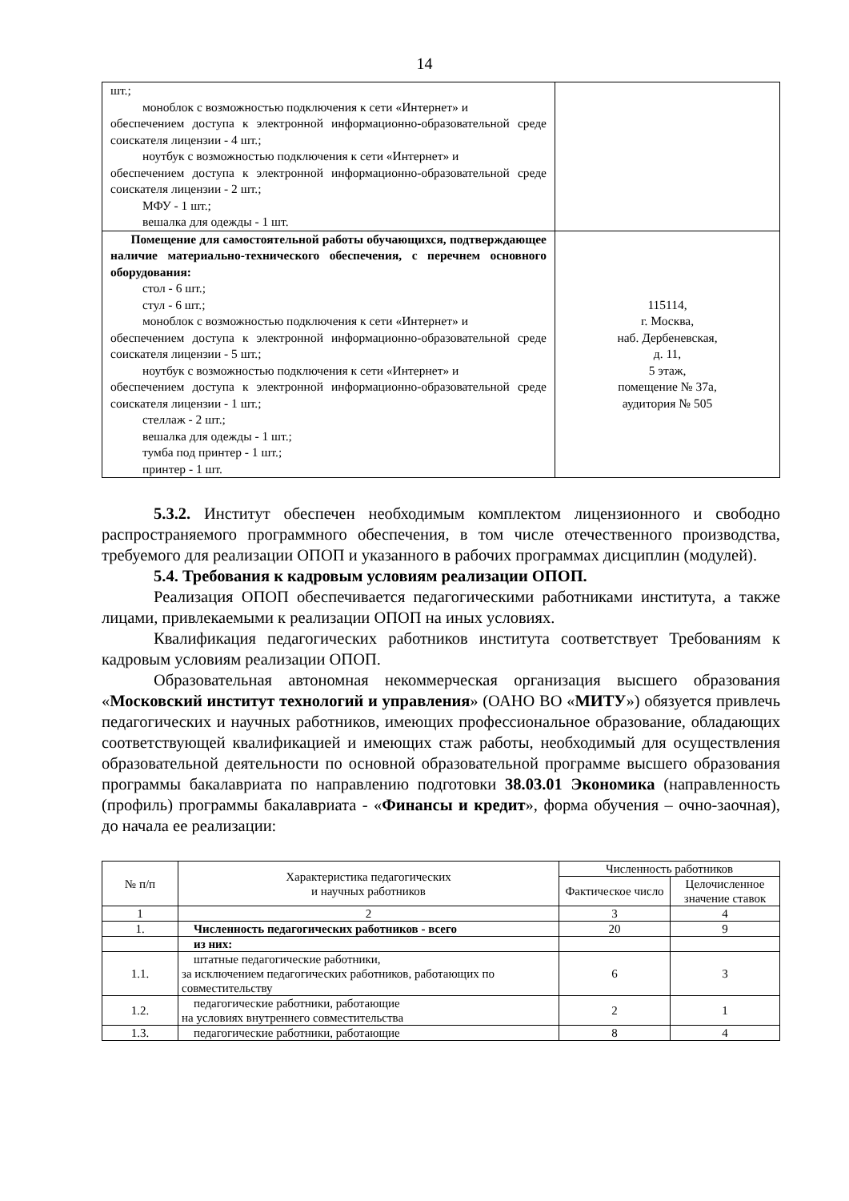14
| шт.; моноблок с возможностью подключения к сети «Интернет» и обеспечением доступа к электронной информационно-образовательной среде соискателя лицензии - 4 шт.; ноутбук с возможностью подключения к сети «Интернет» и обеспечением доступа к электронной информационно-образовательной среде соискателя лицензии - 2 шт.; МФУ - 1 шт.; вешалка для одежды - 1 шт. | |
| Помещение для самостоятельной работы обучающихся, подтверждающее наличие материально-технического обеспечения, с перечнем основного оборудования: стол - 6 шт.; стул - 6 шт.; моноблок с возможностью подключения к сети «Интернет» и обеспечением доступа к электронной информационно-образовательной среде соискателя лицензии - 5 шт.; ноутбук с возможностью подключения к сети «Интернет» и обеспечением доступа к электронной информационно-образовательной среде соискателя лицензии - 1 шт.; стеллаж - 2 шт.; вешалка для одежды - 1 шт.; тумба под принтер - 1 шт.; принтер - 1 шт. | 115114, г. Москва, наб. Дербеневская, д. 11, 5 этаж, помещение № 37а, аудитория № 505 |
5.3.2. Институт обеспечен необходимым комплектом лицензионного и свободно распространяемого программного обеспечения, в том числе отечественного производства, требуемого для реализации ОПОП и указанного в рабочих программах дисциплин (модулей).
5.4. Требования к кадровым условиям реализации ОПОП.
Реализация ОПОП обеспечивается педагогическими работниками института, а также лицами, привлекаемыми к реализации ОПОП на иных условиях.
Квалификация педагогических работников института соответствует Требованиям к кадровым условиям реализации ОПОП.
Образовательная автономная некоммерческая организация высшего образования «Московский институт технологий и управления» (ОАНО ВО «МИТУ») обязуется привлечь педагогических и научных работников, имеющих профессиональное образование, обладающих соответствующей квалификацией и имеющих стаж работы, необходимый для осуществления образовательной деятельности по основной образовательной программе высшего образования программы бакалавриата по направлению подготовки 38.03.01 Экономика (направленность (профиль) программы бакалавриата - «Финансы и кредит», форма обучения – очно-заочная), до начала ее реализации:
| № п/п | Характеристика педагогических и научных работников | Численность работников | |
| --- | --- | --- | --- |
| | | Фактическое число | Целочисленное значение ставок |
| 1 | 2 | 3 | 4 |
| 1. | Численность педагогических работников - всего | 20 | 9 |
| | из них: | | |
| 1.1. | штатные педагогические работники, за исключением педагогических работников, работающих по совместительству | 6 | 3 |
| 1.2. | педагогические работники, работающие на условиях внутреннего совместительства | 2 | 1 |
| 1.3. | педагогические работники, работающие | 8 | 4 |